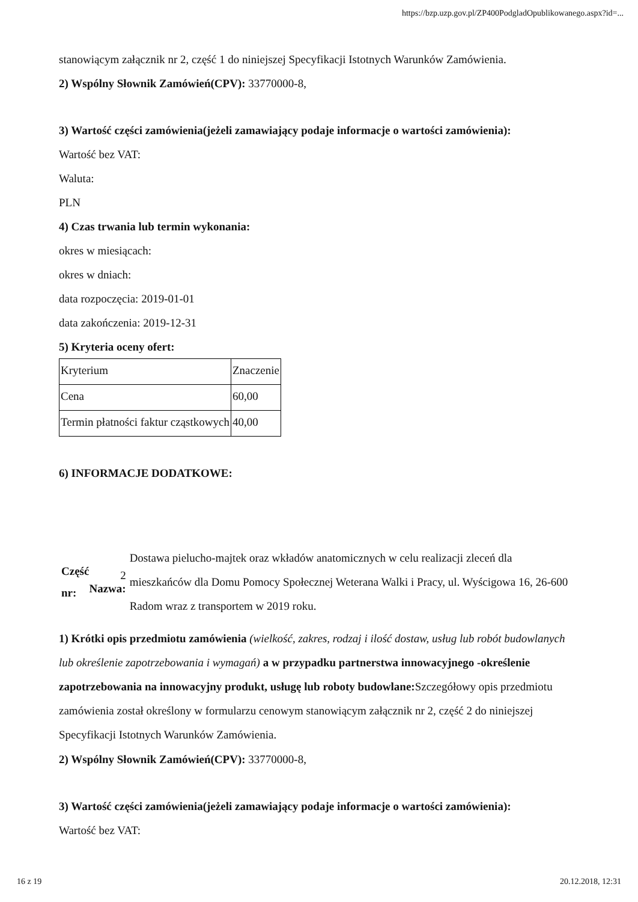https://bzp.uzp.gov.pl/ZP400PodgladOpublikowanego.aspx?id=...
stanowiącym załącznik nr 2, część 1 do niniejszej Specyfikacji Istotnych Warunków Zamówienia.
2) Wspólny Słownik Zamówień(CPV): 33770000-8,
3) Wartość części zamówienia(jeżeli zamawiający podaje informacje o wartości zamówienia):
Wartość bez VAT:
Waluta:
PLN
4) Czas trwania lub termin wykonania:
okres w miesiącach:
okres w dniach:
data rozpoczęcia: 2019-01-01
data zakończenia: 2019-12-31
5) Kryteria oceny ofert:
| Kryterium | Znaczenie |
| Cena | 60,00 |
| Termin płatności faktur cząstkowych | 40,00 |
6) INFORMACJE DODATKOWE:
Część nr:
2 Nazwa:
Dostawa pielucho-majtek oraz wkładów anatomicznych w celu realizacji zleceń dla mieszkańców dla Domu Pomocy Społecznej Weterana Walki i Pracy, ul. Wyścigowa 16, 26-600 Radom wraz z transportem w 2019 roku.
1) Krótki opis przedmiotu zamówienia (wielkość, zakres, rodzaj i ilość dostaw, usług lub robót budowlanych lub określenie zapotrzebowania i wymagań) a w przypadku partnerstwa innowacyjnego -określenie zapotrzebowania na innowacyjny produkt, usługę lub roboty budowlane: Szczegółowy opis przedmiotu zamówienia został określony w formularzu cenowym stanowiącym załącznik nr 2, część 2 do niniejszej Specyfikacji Istotnych Warunków Zamówienia.
2) Wspólny Słownik Zamówień(CPV): 33770000-8,
3) Wartość części zamówienia(jeżeli zamawiający podaje informacje o wartości zamówienia):
Wartość bez VAT:
16 z 19 20.12.2018, 12:31